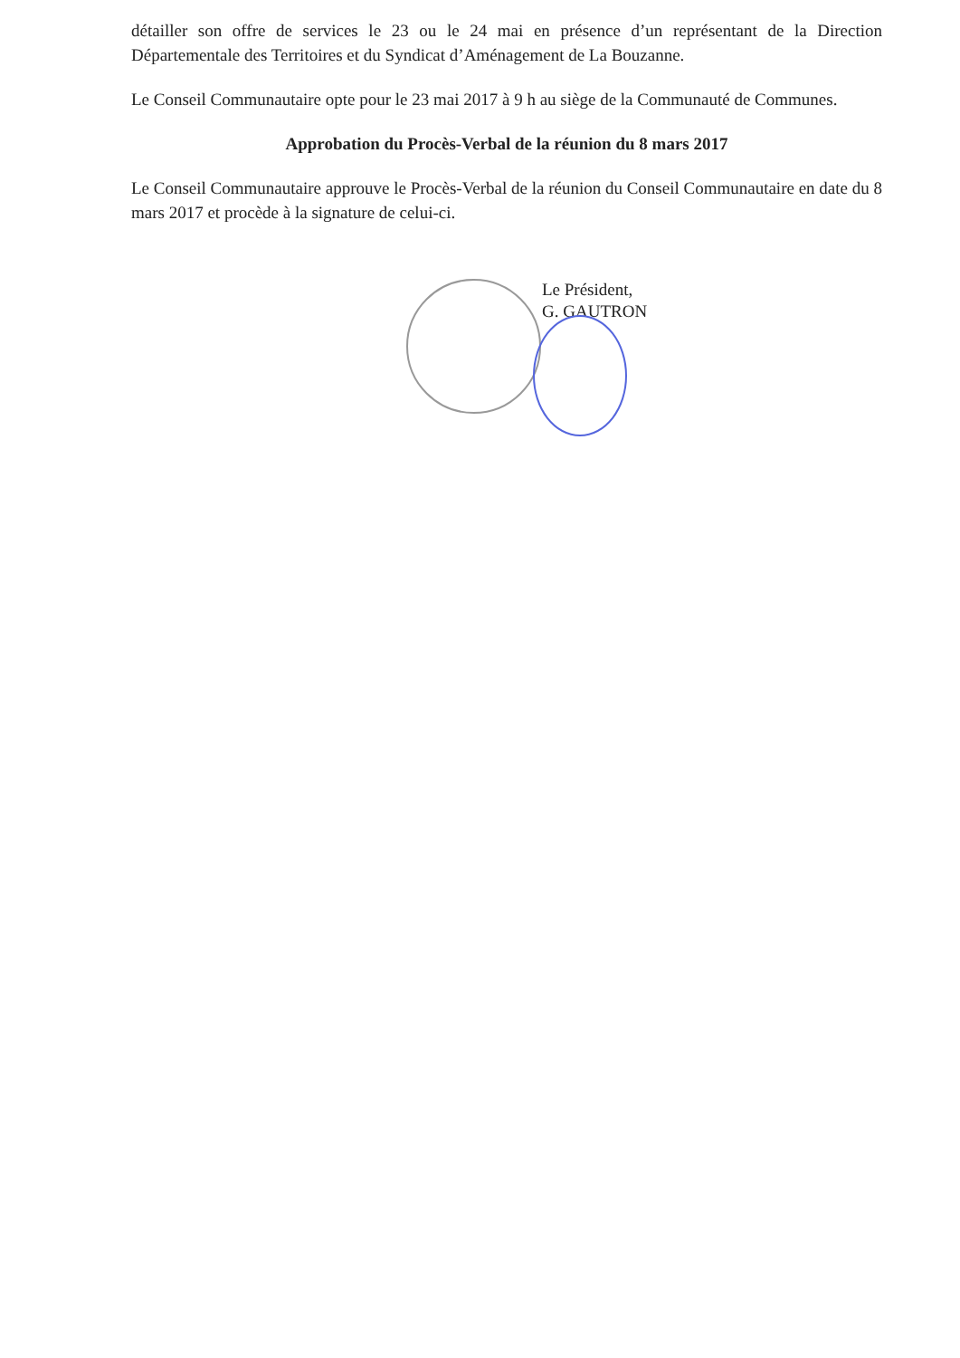détailler son offre de services le 23 ou le 24 mai en présence d’un représentant de la Direction Départementale des Territoires et du Syndicat d’Aménagement de La Bouzanne.
Le Conseil Communautaire opte pour le 23 mai 2017 à 9 h au siège de la Communauté de Communes.
Approbation du Procès-Verbal de la réunion du 8 mars 2017
Le Conseil Communautaire approuve le Procès-Verbal de la réunion du Conseil Communautaire en date du 8 mars 2017 et procède à la signature de celui-ci.
Le Président,
G. GAUTRON